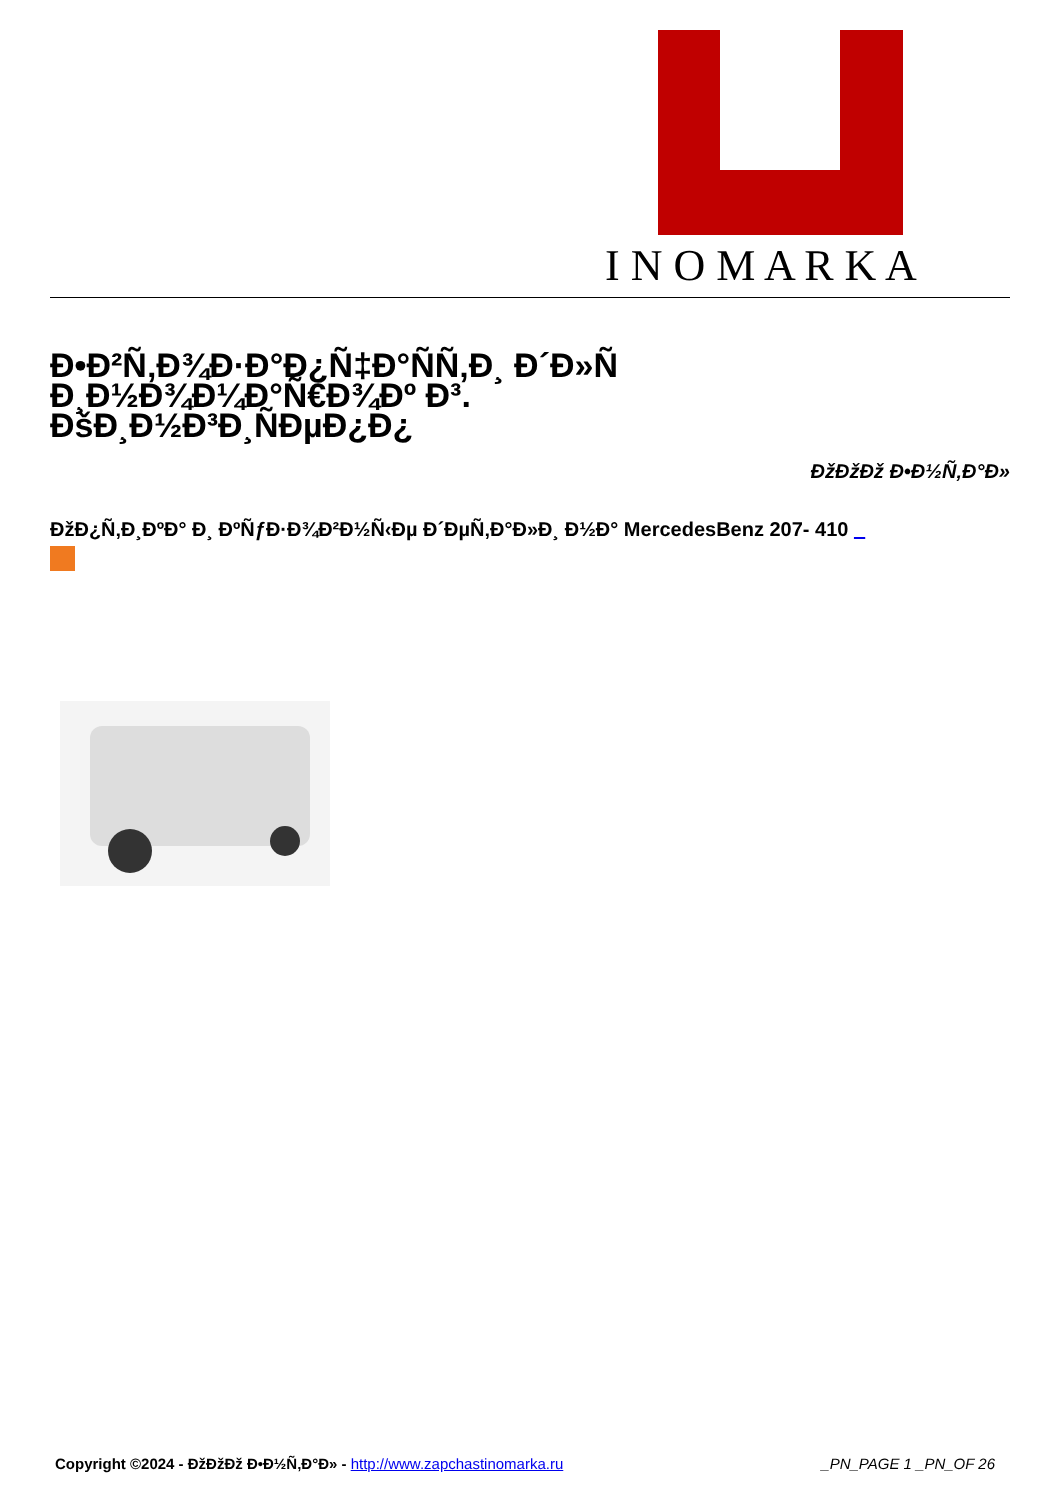I N O M A R K A
Ð•Ð²Ñ‚Ð¾Ð·Ð°Ð¿Ñ‡Ð°ÑÑ‚Ð¸ Ð´Ð»Ñ Ð¸Ð½Ð¾Ð¼Ð°Ñ€Ð¾Ðº Ð³. ÐšÐ¸Ð½Ð³Ð¸ÑÐµÐ¿Ð¿
ÐžÐžÐž Ð•Ð½Ñ‚Ð°Ð»
ÐžÐ¿Ñ‚Ð¸ÐºÐ° Ð¸ ÐºÑƒÐ·Ð¾Ð²Ð½Ñ‹Ðµ Ð´ÐµÑ‚Ð°Ð»Ð¸ Ð½Ð° MercedesBenz 207- 410 _
Copyright ©2024 - ÐžÐžÐž Ð•Ð½Ñ‚Ð°Ð» - http://www.zapchastinomarka.ru _PN_PAGE 1 _PN_OF 26